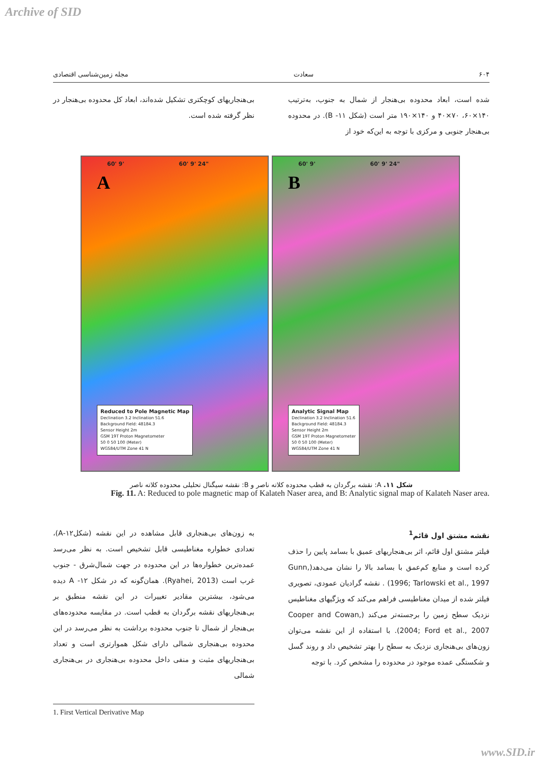Archive of SID
۶۰۴ سعادت مجله زمین‌شناسی اقتصادی
شده است، ابعاد محدوده بی‌هنجار از شمال به جنوب، به‌ترتیب ۱۴۰×۶۰، ۷۰×۴۰ و ۱۴۰×۱۹۰ متر است (شکل ۱۱- B). در محدوده بی‌هنجار جنوبی و مرکزی با توجه به این‌که خود از
بی‌هنجاریهای کوچکتری تشکیل شده‌اند، ابعاد کل محدوده بی‌هنجار در نظر گرفته شده است.
A
60' 9' 60' 9' 24"
Reduced to Pole Magnetic Map
Declination 3.2 Inclination 51.6
Background Field: 48184.3
Sensor Height 2m
GSM 19T Proton Magnetometer
50 0 50 100 (Meter)
WGS84/UTM Zone 41 N
B
60' 9' 60' 9' 24"
Analytic Signal Map
Declination 3.2 Inclination 51.6
Background Field: 48184.3
Sensor Height 2m
GSM 19T Proton Magnetometer
50 0 50 100 (Meter)
WGS84/UTM Zone 41 N
شکل ۱۱. A: نقشه برگردان به قطب محدوده کلاته ناصر و B: نقشه سیگنال تحلیلی محدوده کلاته ناصر
Fig. 11. A: Reduced to pole magnetic map of Kalateh Naser area, and B: Analytic signal map of Kalateh Naser area.
نقشه مشتق اول قائم<sup>1</sup>
فیلتر مشتق اول قائم، اثر بی‌هنجاریهای عمیق با بسامد پایین را حذف کرده است و منابع کم‌عمق با بسامد بالا را نشان می‌دهد(Gunn, 1996; Tarlowski et al., 1997) . نقشه گرادیان عمودی، تصویری فیلتر شده از میدان مغناطیسی فراهم می‌کند که ویژگیهای مغناطیس نزدیک سطح زمین را برجسته‌تر می‌کند (Cooper and Cowan, 2004; Ford et al., 2007). با استفاده از این نقشه می‌توان زون‌های بی‌هنجاری نزدیک به سطح را بهتر تشخیص داد و روند گسل و شکستگی عمده موجود در محدوده را مشخص کرد. با توجه
به زون‌های بی‌هنجاری قابل مشاهده در این نقشه (شکل۱۲-A)، تعدادی خطواره مغناطیسی قابل تشخیص است. به نظر می‌رسد عمده‌ترین خطواره‌ها در این محدوده در جهت شمال‌شرق - جنوب غرب است (Ryahei, 2013). همان‌گونه که در شکل ۱۲- A دیده می‌شود، بیشترین مقادیر تغییرات در این نقشه منطبق بر بی‌هنجاریهای نقشه برگردان به قطب است. در مقایسه محدوده‌های بی‌هنجار از شمال تا جنوب محدوده برداشت به نظر می‌رسد در این محدوده بی‌هنجاری شمالی دارای شکل هموارتری است و تعداد بی‌هنجاریهای مثبت و منفی داخل محدوده بی‌هنجاری در بی‌هنجاری شمالی
1. First Vertical Derivative Map
www.SID.ir